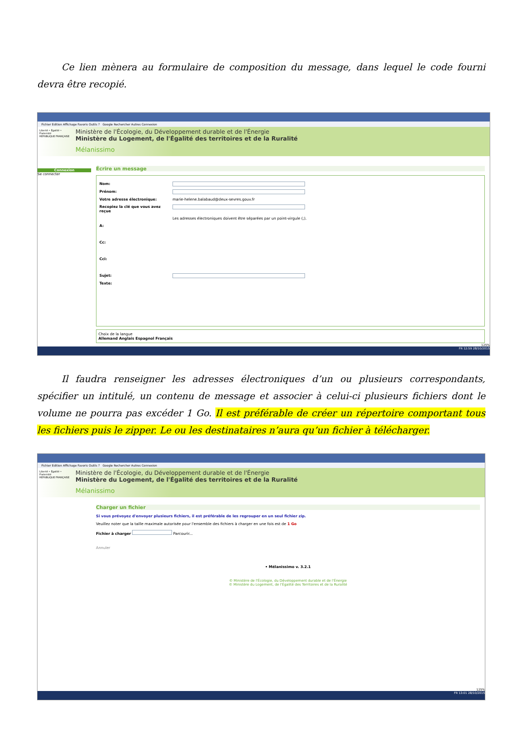Ce lien mènera au formulaire de composition du message, dans lequel le code fourni devra être recopié.
Fichier Edition Affichage Favoris Outils ? Google Rechercher Autres Connexion
Liberté • Égalité • Fraternité
RÉPUBLIQUE FRANÇAISE
Ministère de l'Écologie, du Développement durable et de l'Énergie
Ministère du Logement, de l'Égalité des territoires et de la Ruralité
Mélanissimo
Connexion
Se connecter
Écrire un message
Nom:
Prénom:
Votre adresse électronique: marie-helene.balabaud@deux-sevres.gouv.fr
Recopiez la clé que vous avez reçue
Les adresses électroniques doivent être séparées par un point-virgule (;).
A:
Cc:
Cci:
Sujet:
Texte:
Choix de la langue
Allemand Anglais Espagnol Français
125%
FR 12:59 28/10/2015
Il faudra renseigner les adresses électroniques d’un ou plusieurs correspondants, spécifier un intitulé, un contenu de message et associer à celui-ci plusieurs fichiers dont le volume ne pourra pas excéder 1 Go. Il est préférable de créer un répertoire comportant tous les fichiers puis le zipper. Le ou les destinataires n’aura qu’un fichier à télécharger.
Fichier Edition Affichage Favoris Outils ? Google Rechercher Autres Connexion
Liberté • Égalité • Fraternité
RÉPUBLIQUE FRANÇAISE
Ministère de l'Écologie, du Développement durable et de l'Énergie
Ministère du Logement, de l'Égalité des territoires et de la Ruralité
Mélanissimo
Charger un fichier
Si vous prévoyez d'envoyer plusieurs fichiers, il est préférable de les regrouper en un seul fichier zip.
Veuillez noter que la taille maximale autorisée pour l'ensemble des fichiers à charger en une fois est de 1 Go
Fichier à charger Parcourir...
Annuler
• Mélanissimo v. 3.2.1
© Ministère de l'Écologie, du Développement durable et de l'Énergie
© Ministère du Logement, de l'Égalité des Territoires et de la Ruralité
125%
FR 13:01 28/10/2015